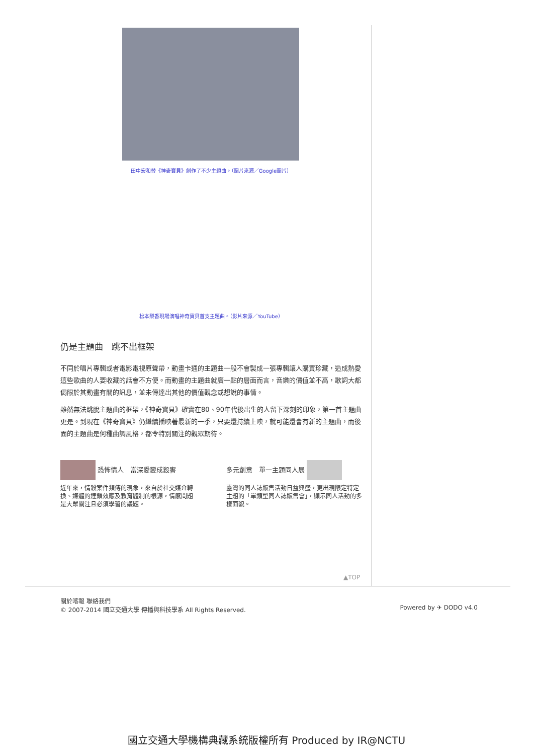田中宏和替《神奇寶貝》創作了不少主題曲。（圖片來源／Google圖片）
松本梨香現場演唱神奇寶貝首支主題曲。（影片來源／YouTube）
仍是主題曲　跳不出框架
不同於唱片專輯或者電影電視原聲帶，動畫卡通的主題曲一般不會製成一張專輯讓人購買珍藏，造成熱愛這些歌曲的人要收藏的話會不方便。而動畫的主題曲就廣一點的層面而言，音樂的價值並不高，歌詞大都侷限於其動畫有關的訊息，並未傳達出其他的價值觀念或想說的事情。
雖然無法跳脫主題曲的框架，《神奇寶貝》確實在80、90年代後出生的人留下深刻的印象，第一首主題曲更是。到現在《神奇寶貝》仍繼續播映著最新的一季，只要還持續上映，就可能還會有新的主題曲，而後面的主題曲是何種曲調風格，都令特別關注的觀眾期待。
恐怖情人　當深愛變成殺害
近年來，情殺案件頻傳的現象，來自於社交媒介轉換、媒體的連鎖效應及教育體制的根源，情感問題是大眾關注且必須學習的議題。
多元創意　單一主題同人展
臺灣的同人誌販售活動日益興盛，更出現限定特定主題的「單類型同人誌販售會」，顯示同人活動的多樣面貌。
▲TOP
關於喀報 聯絡我們
© 2007-2014 國立交通大學 傳播與科技學系 All Rights Reserved.
Powered by ✈ DODO v4.0
國立交通大學機構典藏系統版權所有 Produced by IR@NCTU